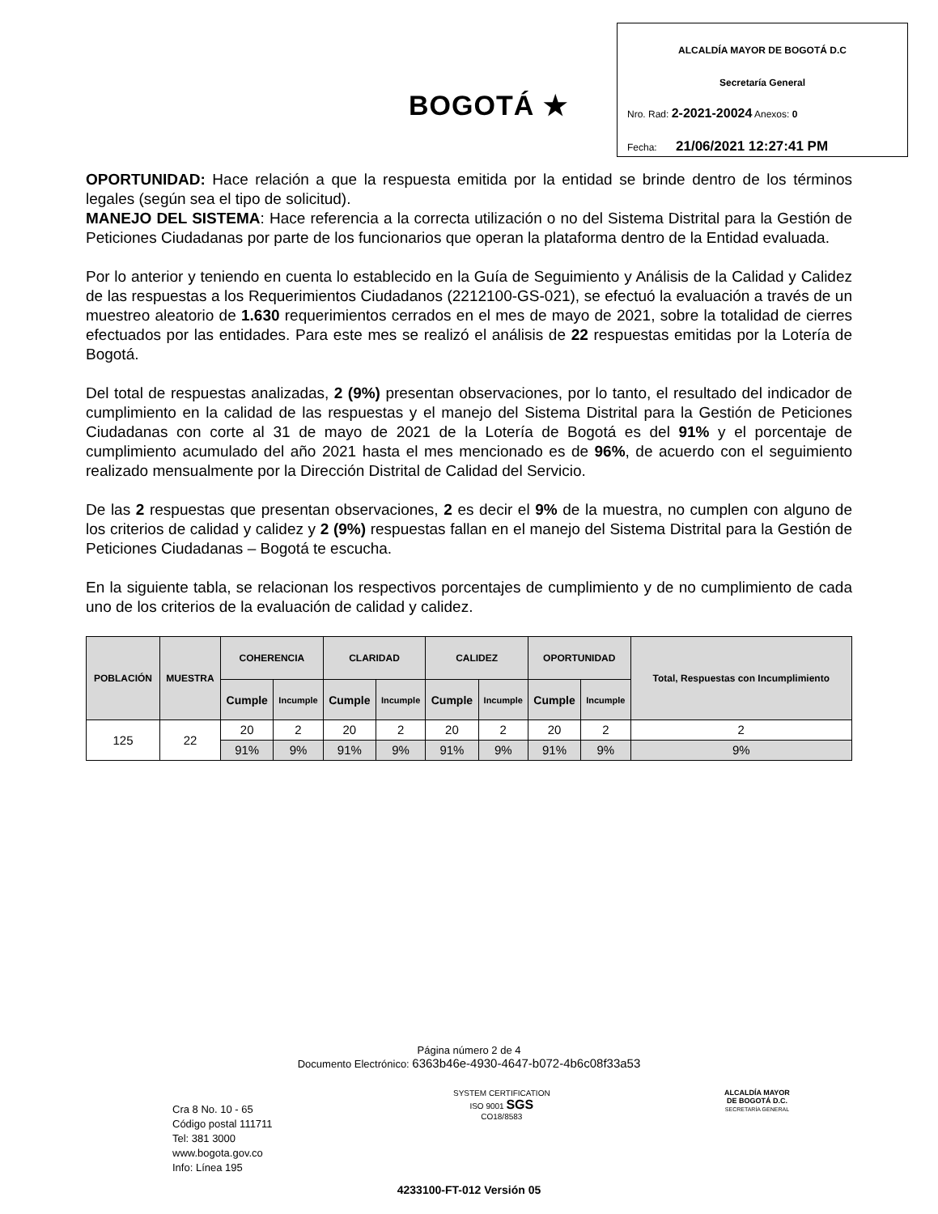BOGOTÁ ★
ALCALDÍA MAYOR DE BOGOTÁ D.C
Secretaría General
Nro. Rad: 2-2021-20024 Anexos: 0
Fecha: 21/06/2021 12:27:41 PM
OPORTUNIDAD: Hace relación a que la respuesta emitida por la entidad se brinde dentro de los términos legales (según sea el tipo de solicitud).
MANEJO DEL SISTEMA: Hace referencia a la correcta utilización o no del Sistema Distrital para la Gestión de Peticiones Ciudadanas por parte de los funcionarios que operan la plataforma dentro de la Entidad evaluada.
Por lo anterior y teniendo en cuenta lo establecido en la Guía de Seguimiento y Análisis de la Calidad y Calidez de las respuestas a los Requerimientos Ciudadanos (2212100-GS-021), se efectuó la evaluación a través de un muestreo aleatorio de 1.630 requerimientos cerrados en el mes de mayo de 2021, sobre la totalidad de cierres efectuados por las entidades. Para este mes se realizó el análisis de 22 respuestas emitidas por la Lotería de Bogotá.
Del total de respuestas analizadas, 2 (9%) presentan observaciones, por lo tanto, el resultado del indicador de cumplimiento en la calidad de las respuestas y el manejo del Sistema Distrital para la Gestión de Peticiones Ciudadanas con corte al 31 de mayo de 2021 de la Lotería de Bogotá es del 91% y el porcentaje de cumplimiento acumulado del año 2021 hasta el mes mencionado es de 96%, de acuerdo con el seguimiento realizado mensualmente por la Dirección Distrital de Calidad del Servicio.
De las 2 respuestas que presentan observaciones, 2 es decir el 9% de la muestra, no cumplen con alguno de los criterios de calidad y calidez y 2 (9%) respuestas fallan en el manejo del Sistema Distrital para la Gestión de Peticiones Ciudadanas – Bogotá te escucha.
En la siguiente tabla, se relacionan los respectivos porcentajes de cumplimiento y de no cumplimiento de cada uno de los criterios de la evaluación de calidad y calidez.
| POBLACIÓN | MUESTRA | COHERENCIA | | CLARIDAD | | CALIDEZ | | OPORTUNIDAD | | Total, Respuestas con Incumplimiento |
| --- | --- | --- | --- | --- | --- | --- | --- | --- | --- | --- |
| | | Cumple | Incumple | Cumple | Incumple | Cumple | Incumple | Cumple | Incumple | |
| 125 | 22 | 20 | 2 | 20 | 2 | 20 | 2 | 20 | 2 | 2 |
| | | 91% | 9% | 91% | 9% | 91% | 9% | 91% | 9% | 9% |
Página número 2 de 4
Documento Electrónico: 6363b46e-4930-4647-b072-4b6c08f33a53
Cra 8 No. 10 - 65
Código postal 111711
Tel: 381 3000
www.bogota.gov.co
Info: Línea 195
SYSTEM CERTIFICATION
ISO 9001 SGS
CO18/8583
ALCALDÍA MAYOR
DE BOGOTÁ D.C.
SECRETARÍA GENERAL
4233100-FT-012 Versión 05